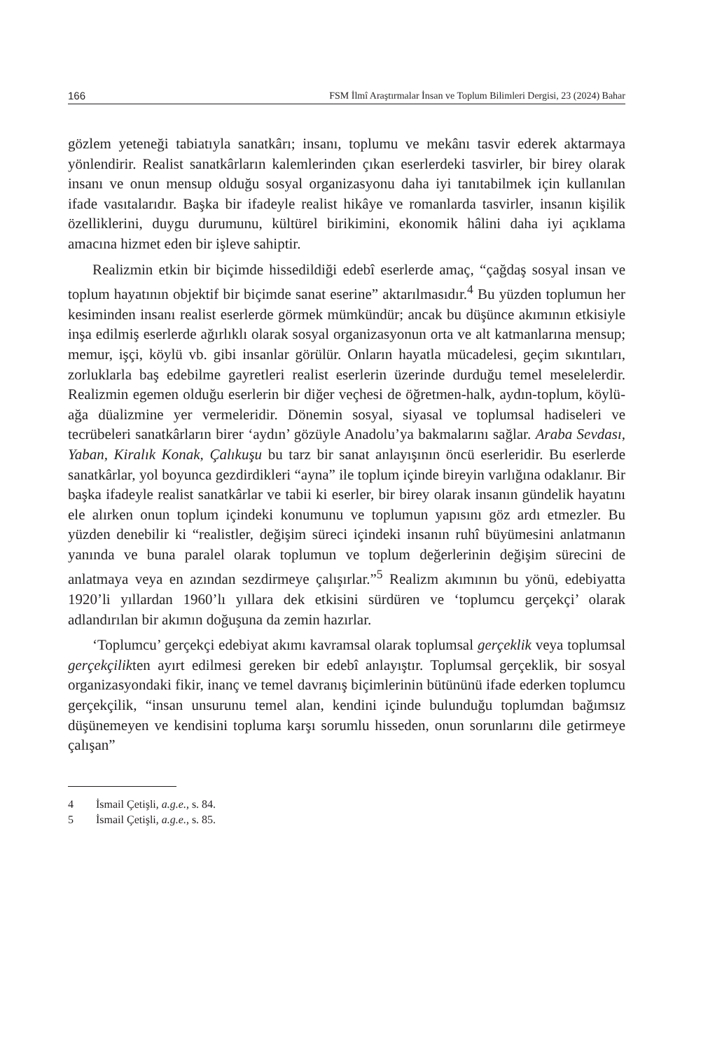166 FSM İlmî Araştırmalar İnsan ve Toplum Bilimleri Dergisi, 23 (2024) Bahar
gözlem yeteneği tabiatıyla sanatkârı; insanı, toplumu ve mekânı tasvir ederek aktarmaya yönlendirir. Realist sanatkârların kalemlerinden çıkan eserlerdeki tasvirler, bir birey olarak insanı ve onun mensup olduğu sosyal organizasyonu daha iyi tanıtabilmek için kullanılan ifade vasıtalarıdır. Başka bir ifadeyle realist hikâye ve romanlarda tasvirler, insanın kişilik özelliklerini, duygu durumunu, kültürel birikimini, ekonomik hâlini daha iyi açıklama amacına hizmet eden bir işleve sahiptir.
Realizmin etkin bir biçimde hissedildiği edebî eserlerde amaç, “çağdaş sosyal insan ve toplum hayatının objektif bir biçimde sanat eserine” aktarılmasıdır.<sup>4</sup> Bu yüzden toplumun her kesiminden insanı realist eserlerde görmek mümkündür; ancak bu düşünce akımının etkisiyle inşa edilmiş eserlerde ağırlıklı olarak sosyal organizasyonun orta ve alt katmanlarına mensup; memur, işçi, köylü vb. gibi insanlar görülür. Onların hayatla mücadelesi, geçim sıkıntıları, zorluklarla baş edebilme gayretleri realist eserlerin üzerinde durduğu temel meselelerdir. Realizmin egemen olduğu eserlerin bir diğer veçhesi de öğretmen-halk, aydın-toplum, köylü-ağa düalizmine yer vermeleridir. Dönemin sosyal, siyasal ve toplumsal hadiseleri ve tecrübeleri sanatkârların birer ‘aydın’ gözüyle Anadolu’ya bakmalarını sağlar. Araba Sevdası, Yaban, Kiralık Konak, Çalıkuşu bu tarz bir sanat anlayışının öncü eserleridir. Bu eserlerde sanatkârlar, yol boyunca gezdirdikleri “ayna” ile toplum içinde bireyin varlığına odaklanır. Bir başka ifadeyle realist sanatkârlar ve tabii ki eserler, bir birey olarak insanın gündelik hayatını ele alırken onun toplum içindeki konumunu ve toplumun yapısını göz ardı etmezler. Bu yüzden denebilir ki “realistler, değişim süreci içindeki insanın ruhî büyümesini anlatmanın yanında ve buna paralel olarak toplumun ve toplum değerlerinin değişim sürecini de anlatmaya veya en azından sezdirmeye çalışırlar.”<sup>5</sup> Realizm akımının bu yönü, edebiyatta 1920’li yıllardan 1960’lı yıllara dek etkisini sürdüren ve ‘toplumcu gerçekçi’ olarak adlandırılan bir akımın doğuşuna da zemin hazırlar.
‘Toplumcu’ gerçekçi edebiyat akımı kavramsal olarak toplumsal gerçeklik veya toplumsal gerçekçilikten ayırt edilmesi gereken bir edebî anlayıştır. Toplumsal gerçeklik, bir sosyal organizasyondaki fikir, inanç ve temel davranış biçimlerinin bütününü ifade ederken toplumcu gerçekçilik, “insan unsurunu temel alan, kendini içinde bulunduğu toplumdan bağımsız düşünemeyen ve kendisini topluma karşı sorumlu hisseden, onun sorunlarını dile getirmeye çalışan”
4 İsmail Çetişli, a.g.e., s. 84.
5 İsmail Çetişli, a.g.e., s. 85.